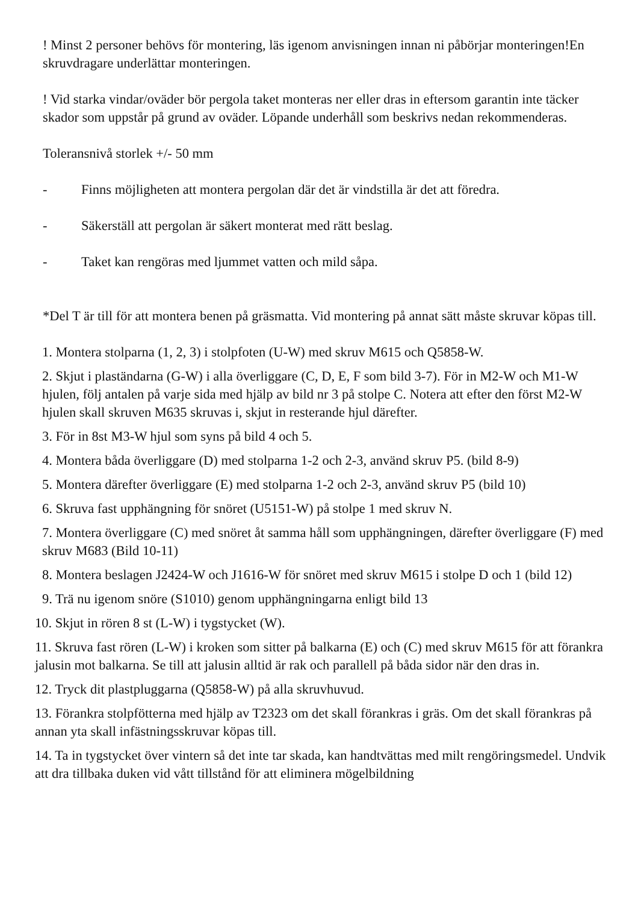! Minst 2 personer behövs för montering, läs igenom anvisningen innan ni påbörjar monteringen!En skruvdragare underlättar monteringen.
! Vid starka vindar/oväder bör pergola taket monteras ner eller dras in eftersom garantin inte täcker skador som uppstår på grund av oväder. Löpande underhåll som beskrivs nedan rekommenderas.
Toleransnivå storlek +/- 50 mm
- Finns möjligheten att montera pergolan där det är vindstilla är det att föredra.
- Säkerställ att pergolan är säkert monterat med rätt beslag.
- Taket kan rengöras med ljummet vatten och mild såpa.
*Del T är till för att montera benen på gräsmatta. Vid montering på annat sätt måste skruvar köpas till.
1. Montera stolparna (1, 2, 3) i stolpfoten (U-W) med skruv M615 och Q5858-W.
2. Skjut i plaständarna (G-W) i alla överliggare (C, D, E, F som bild 3-7). För in M2-W och M1-W hjulen, följ antalen på varje sida med hjälp av bild nr 3 på stolpe C. Notera att efter den först M2-W hjulen skall skruven M635 skruvas i, skjut in resterande hjul därefter.
3. För in 8st M3-W hjul som syns på bild 4 och 5.
4. Montera båda överliggare (D) med stolparna 1-2 och 2-3, använd skruv P5. (bild 8-9)
5. Montera därefter överliggare (E) med stolparna 1-2 och 2-3, använd skruv P5 (bild 10)
6. Skruva fast upphängning för snöret (U5151-W) på stolpe 1 med skruv N.
7. Montera överliggare (C) med snöret åt samma håll som upphängningen, därefter överliggare (F) med skruv M683 (Bild 10-11)
8. Montera beslagen J2424-W och J1616-W för snöret med skruv M615 i stolpe D och 1 (bild 12)
9. Trä nu igenom snöre (S1010) genom upphängningarna enligt bild 13
10. Skjut in rören 8 st (L-W) i tygstycket (W).
11. Skruva fast rören (L-W) i kroken som sitter på balkarna (E) och (C) med skruv M615 för att förankra jalusin mot balkarna. Se till att jalusin alltid är rak och parallell på båda sidor när den dras in.
12. Tryck dit plastpluggarna (Q5858-W) på alla skruvhuvud.
13. Förankra stolpfötterna med hjälp av T2323 om det skall förankras i gräs. Om det skall förankras på annan yta skall infästningsskruvar köpas till.
14. Ta in tygstycket över vintern så det inte tar skada, kan handtvättas med milt rengöringsmedel. Undvik att dra tillbaka duken vid vått tillstånd för att eliminera mögelbildning